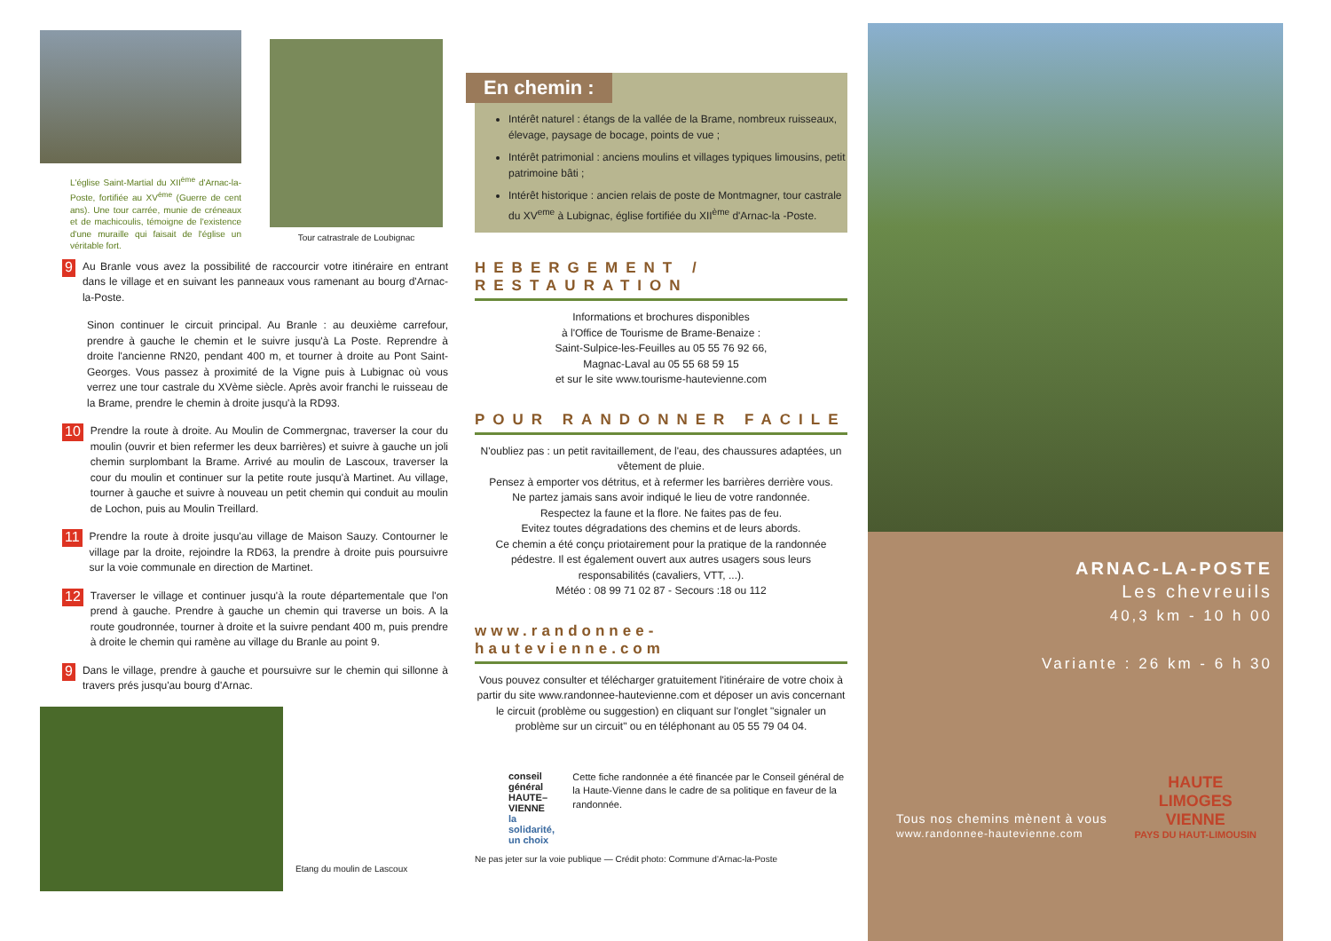L'église Saint-Martial du XII<sup>ème</sup> d'Arnac-la-Poste, fortifiée au XV<sup>ème</sup> (Guerre de cent ans). Une tour carrée, munie de créneaux et de machicoulis, témoigne de l'existence d'une muraille qui faisait de l'église un véritable fort.
Tour catrastrale de Loubignac
9 Au Branle vous avez la possibilité de raccourcir votre itinéraire en entrant dans le village et en suivant les panneaux vous ramenant au bourg d'Arnac-la-Poste.
Sinon continuer le circuit principal. Au Branle : au deuxième carrefour, prendre à gauche le chemin et le suivre jusqu'à La Poste. Reprendre à droite l'ancienne RN20, pendant 400 m, et tourner à droite au Pont Saint-Georges. Vous passez à proximité de la Vigne puis à Lubignac où vous verrez une tour castrale du XVème siècle. Après avoir franchi le ruisseau de la Brame, prendre le chemin à droite jusqu'à la RD93.
10 Prendre la route à droite. Au Moulin de Commergnac, traverser la cour du moulin (ouvrir et bien refermer les deux barrières) et suivre à gauche un joli chemin surplombant la Brame. Arrivé au moulin de Lascoux, traverser la cour du moulin et continuer sur la petite route jusqu'à Martinet. Au village, tourner à gauche et suivre à nouveau un petit chemin qui conduit au moulin de Lochon, puis au Moulin Treillard.
11 Prendre la route à droite jusqu'au village de Maison Sauzy. Contourner le village par la droite, rejoindre la RD63, la prendre à droite puis poursuivre sur la voie communale en direction de Martinet.
12 Traverser le village et continuer jusqu'à la route départementale que l'on prend à gauche. Prendre à gauche un chemin qui traverse un bois. A la route goudronnée, tourner à droite et la suivre pendant 400 m, puis prendre à droite le chemin qui ramène au village du Branle au point 9.
9 Dans le village, prendre à gauche et poursuivre sur le chemin qui sillonne à travers prés jusqu'au bourg d'Arnac.
Etang du moulin de Lascoux
En chemin :
Intérêt naturel : étangs de la vallée de la Brame, nombreux ruisseaux, élevage, paysage de bocage, points de vue ;
Intérêt patrimonial : anciens moulins et villages typiques limousins, petit patrimoine bâti ;
Intérêt historique : ancien relais de poste de Montmagner, tour castrale du XV<sup>eme</sup> à Lubignac, église fortifiée du XII<sup>ème</sup> d'Arnac-la -Poste.
HEBERGEMENT / RESTAURATION
Informations et brochures disponibles
à l'Office de Tourisme de Brame-Benaize :
Saint-Sulpice-les-Feuilles au 05 55 76 92 66,
Magnac-Laval au 05 55 68 59 15
et sur le site www.tourisme-hautevienne.com
POUR RANDONNER FACILE
N'oubliez pas : un petit ravitaillement, de l'eau, des chaussures adaptées, un vêtement de pluie.
Pensez à emporter vos détritus, et à refermer les barrières derrière vous.
Ne partez jamais sans avoir indiqué le lieu de votre randonnée.
Respectez la faune et la flore. Ne faites pas de feu.
Evitez toutes dégradations des chemins et de leurs abords.
Ce chemin a été conçu priotairement pour la pratique de la randonnée pédestre. Il est également ouvert aux autres usagers sous leurs responsabilités (cavaliers, VTT, ...).
Météo : 08 99 71 02 87 - Secours :18 ou 112
www.randonnee-hautevienne.com
Vous pouvez consulter et télécharger gratuitement l'itinéraire de votre choix à partir du site www.randonnee-hautevienne.com et déposer un avis concernant le circuit (problème ou suggestion) en cliquant sur l'onglet "signaler un problème sur un circuit" ou en téléphonant au 05 55 79 04 04.
conseil général
HAUTE–VIENNE
la solidarité, un choix
Cette fiche randonnée a été financée par le Conseil général de la Haute-Vienne dans le cadre de sa politique en faveur de la randonnée.
Ne pas jeter sur la voie publique — Crédit photo: Commune d'Arnac-la-Poste
ARNAC-LA-POSTE
Les chevreuils
40,3 km - 10 h 00
Variante : 26 km - 6 h 30
Tous nos chemins mènent à vous
www.randonnee-hautevienne.com
HAUTE
LIMOGES
VIENNE
PAYS DU HAUT-LIMOUSIN